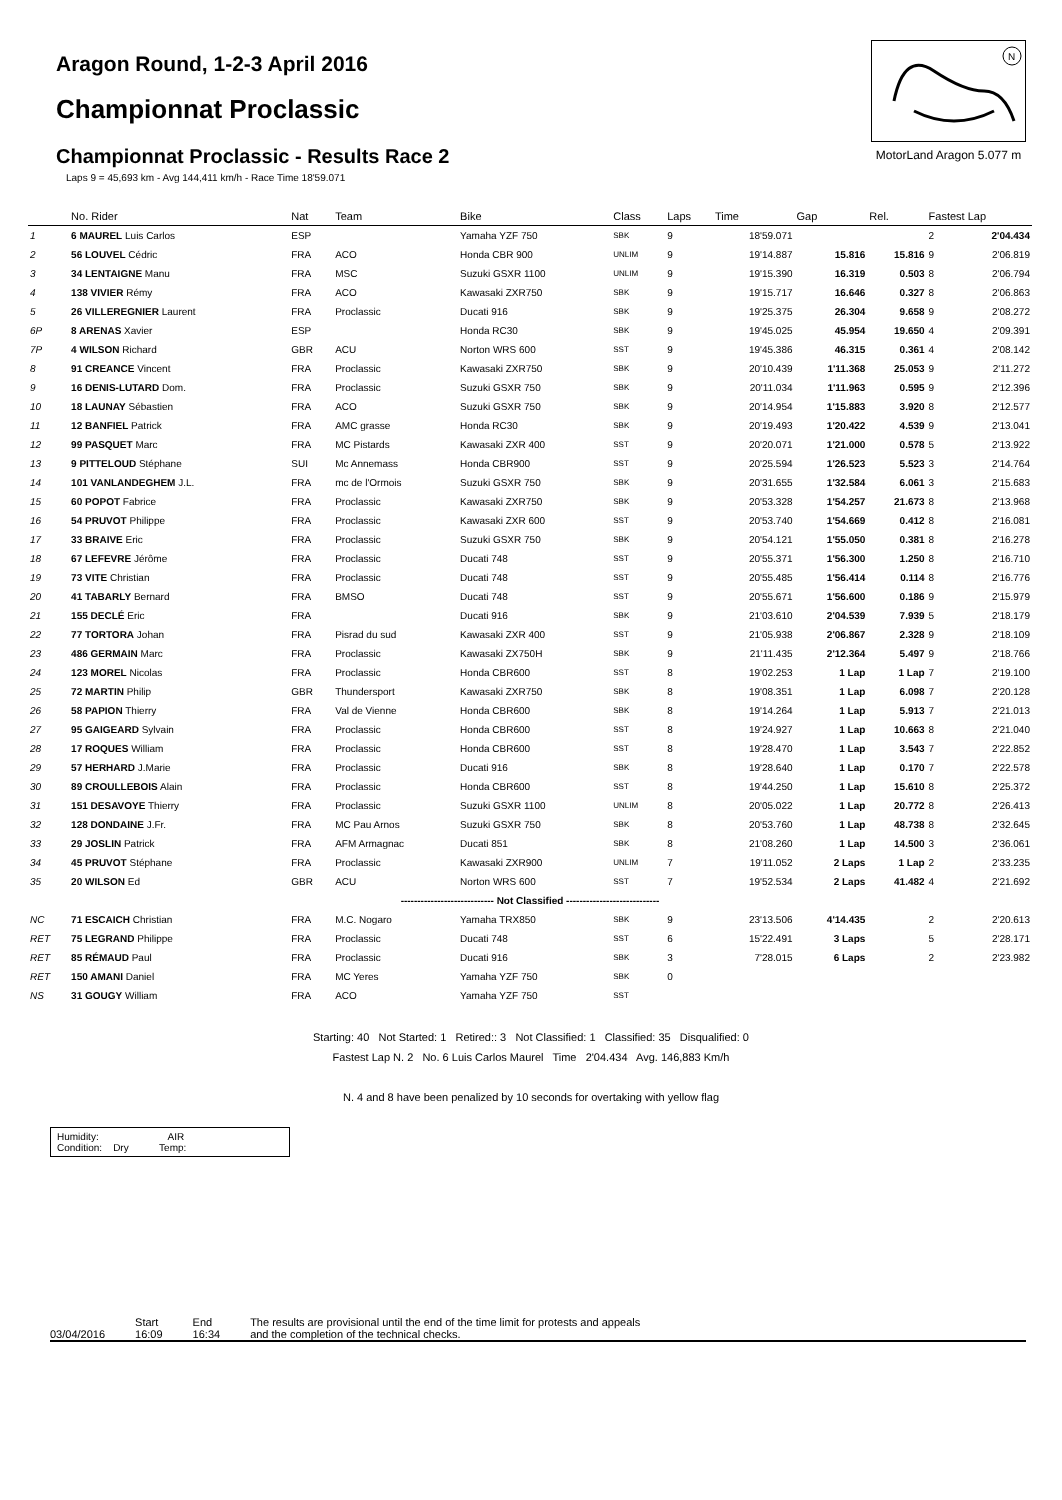Aragon Round, 1-2-3 April 2016
Championnat Proclassic
Championnat Proclassic - Results Race 2
Laps 9 = 45,693 km - Avg 144,411 km/h - Race Time 18'59.071
N
MotorLand Aragon 5.077 m
| | No. Rider | Nat | Team | Bike | Class | Laps | Time | Gap | Rel. | Fastest Lap | |
| --- | --- | --- | --- | --- | --- | --- | --- | --- | --- | --- | --- |
| 1 | 6 MAUREL Luis Carlos | ESP | | Yamaha YZF 750 | SBK | 9 | 18'59.071 | | | 2 | 2'04.434 |
| 2 | 56 LOUVEL Cédric | FRA | ACO | Honda CBR 900 | UNLIM | 9 | 19'14.887 | 15.816 | 15.816 | 9 | 2'06.819 |
| 3 | 34 LENTAIGNE Manu | FRA | MSC | Suzuki GSXR 1100 | UNLIM | 9 | 19'15.390 | 16.319 | 0.503 | 8 | 2'06.794 |
| 4 | 138 VIVIER Rémy | FRA | ACO | Kawasaki ZXR750 | SBK | 9 | 19'15.717 | 16.646 | 0.327 | 8 | 2'06.863 |
| 5 | 26 VILLEREGNIER Laurent | FRA | Proclassic | Ducati 916 | SBK | 9 | 19'25.375 | 26.304 | 9.658 | 9 | 2'08.272 |
| 6P | 8 ARENAS Xavier | ESP | | Honda RC30 | SBK | 9 | 19'45.025 | 45.954 | 19.650 | 4 | 2'09.391 |
| 7P | 4 WILSON Richard | GBR | ACU | Norton WRS 600 | SST | 9 | 19'45.386 | 46.315 | 0.361 | 4 | 2'08.142 |
| 8 | 91 CREANCE Vincent | FRA | Proclassic | Kawasaki ZXR750 | SBK | 9 | 20'10.439 | 1'11.368 | 25.053 | 9 | 2'11.272 |
| 9 | 16 DENIS-LUTARD Dom. | FRA | Proclassic | Suzuki GSXR 750 | SBK | 9 | 20'11.034 | 1'11.963 | 0.595 | 9 | 2'12.396 |
| 10 | 18 LAUNAY Sébastien | FRA | ACO | Suzuki GSXR 750 | SBK | 9 | 20'14.954 | 1'15.883 | 3.920 | 8 | 2'12.577 |
| 11 | 12 BANFIEL Patrick | FRA | AMC grasse | Honda RC30 | SBK | 9 | 20'19.493 | 1'20.422 | 4.539 | 9 | 2'13.041 |
| 12 | 99 PASQUET Marc | FRA | MC Pistards | Kawasaki ZXR 400 | SST | 9 | 20'20.071 | 1'21.000 | 0.578 | 5 | 2'13.922 |
| 13 | 9 PITTELOUD Stéphane | SUI | Mc Annemass | Honda CBR900 | SST | 9 | 20'25.594 | 1'26.523 | 5.523 | 3 | 2'14.764 |
| 14 | 101 VANLANDEGHEM J.L. | FRA | mc de l'Ormois | Suzuki GSXR 750 | SBK | 9 | 20'31.655 | 1'32.584 | 6.061 | 3 | 2'15.683 |
| 15 | 60 POPOT Fabrice | FRA | Proclassic | Kawasaki ZXR750 | SBK | 9 | 20'53.328 | 1'54.257 | 21.673 | 8 | 2'13.968 |
| 16 | 54 PRUVOT Philippe | FRA | Proclassic | Kawasaki ZXR 600 | SST | 9 | 20'53.740 | 1'54.669 | 0.412 | 8 | 2'16.081 |
| 17 | 33 BRAIVE Eric | FRA | Proclassic | Suzuki GSXR 750 | SBK | 9 | 20'54.121 | 1'55.050 | 0.381 | 8 | 2'16.278 |
| 18 | 67 LEFEVRE Jérôme | FRA | Proclassic | Ducati 748 | SST | 9 | 20'55.371 | 1'56.300 | 1.250 | 8 | 2'16.710 |
| 19 | 73 VITE Christian | FRA | Proclassic | Ducati 748 | SST | 9 | 20'55.485 | 1'56.414 | 0.114 | 8 | 2'16.776 |
| 20 | 41 TABARLY Bernard | FRA | BMSO | Ducati 748 | SST | 9 | 20'55.671 | 1'56.600 | 0.186 | 9 | 2'15.979 |
| 21 | 155 DECLÉ Eric | FRA | | Ducati 916 | SBK | 9 | 21'03.610 | 2'04.539 | 7.939 | 5 | 2'18.179 |
| 22 | 77 TORTORA Johan | FRA | Pisrad du sud | Kawasaki ZXR 400 | SST | 9 | 21'05.938 | 2'06.867 | 2.328 | 9 | 2'18.109 |
| 23 | 486 GERMAIN Marc | FRA | Proclassic | Kawasaki ZX750H | SBK | 9 | 21'11.435 | 2'12.364 | 5.497 | 9 | 2'18.766 |
| 24 | 123 MOREL Nicolas | FRA | Proclassic | Honda CBR600 | SST | 8 | 19'02.253 | 1 Lap | 1 Lap | 7 | 2'19.100 |
| 25 | 72 MARTIN Philip | GBR | Thundersport | Kawasaki ZXR750 | SBK | 8 | 19'08.351 | 1 Lap | 6.098 | 7 | 2'20.128 |
| 26 | 58 PAPION Thierry | FRA | Val de Vienne | Honda CBR600 | SBK | 8 | 19'14.264 | 1 Lap | 5.913 | 7 | 2'21.013 |
| 27 | 95 GAIGEARD Sylvain | FRA | Proclassic | Honda CBR600 | SST | 8 | 19'24.927 | 1 Lap | 10.663 | 8 | 2'21.040 |
| 28 | 17 ROQUES William | FRA | Proclassic | Honda CBR600 | SST | 8 | 19'28.470 | 1 Lap | 3.543 | 7 | 2'22.852 |
| 29 | 57 HERHARD J.Marie | FRA | Proclassic | Ducati 916 | SBK | 8 | 19'28.640 | 1 Lap | 0.170 | 7 | 2'22.578 |
| 30 | 89 CROULLEBOIS Alain | FRA | Proclassic | Honda CBR600 | SST | 8 | 19'44.250 | 1 Lap | 15.610 | 8 | 2'25.372 |
| 31 | 151 DESAVOYE Thierry | FRA | Proclassic | Suzuki GSXR 1100 | UNLIM | 8 | 20'05.022 | 1 Lap | 20.772 | 8 | 2'26.413 |
| 32 | 128 DONDAINE J.Fr. | FRA | MC Pau Arnos | Suzuki GSXR 750 | SBK | 8 | 20'53.760 | 1 Lap | 48.738 | 8 | 2'32.645 |
| 33 | 29 JOSLIN Patrick | FRA | AFM Armagnac | Ducati 851 | SBK | 8 | 21'08.260 | 1 Lap | 14.500 | 3 | 2'36.061 |
| 34 | 45 PRUVOT Stéphane | FRA | Proclassic | Kawasaki ZXR900 | UNLIM | 7 | 19'11.052 | 2 Laps | 1 Lap | 2 | 2'33.235 |
| 35 | 20 WILSON Ed | GBR | ACU | Norton WRS 600 | SST | 7 | 19'52.534 | 2 Laps | 41.482 | 4 | 2'21.692 |
| ---------------------------- Not Classified ---------------------------- | | | | | | | | | | | |
| NC | 71 ESCAICH Christian | FRA | M.C. Nogaro | Yamaha TRX850 | SBK | 9 | 23'13.506 | 4'14.435 | | 2 | 2'20.613 |
| RET | 75 LEGRAND Philippe | FRA | Proclassic | Ducati 748 | SST | 6 | 15'22.491 | 3 Laps | | 5 | 2'28.171 |
| RET | 85 RÉMAUD Paul | FRA | Proclassic | Ducati 916 | SBK | 3 | 7'28.015 | 6 Laps | | 2 | 2'23.982 |
| RET | 150 AMANI Daniel | FRA | MC Yeres | Yamaha YZF 750 | SBK | 0 | | | | | |
| NS | 31 GOUGY William | FRA | ACO | Yamaha YZF 750 | SST | | | | | | |
Starting: 40 Not Started: 1 Retired:: 3 Not Classified: 1 Classified: 35 Disqualified: 0
Fastest Lap N. 2 No. 6 Luis Carlos Maurel Time 2'04.434 Avg. 146,883 Km/h
N. 4 and 8 have been penalized by 10 seconds for overtaking with yellow flag
Humidity: AIR
Condition: Dry Temp:
03/04/2016 Start
16:09
End
16:34
The results are provisional until the end of the time limit for protests and appeals
and the completion of the technical checks.